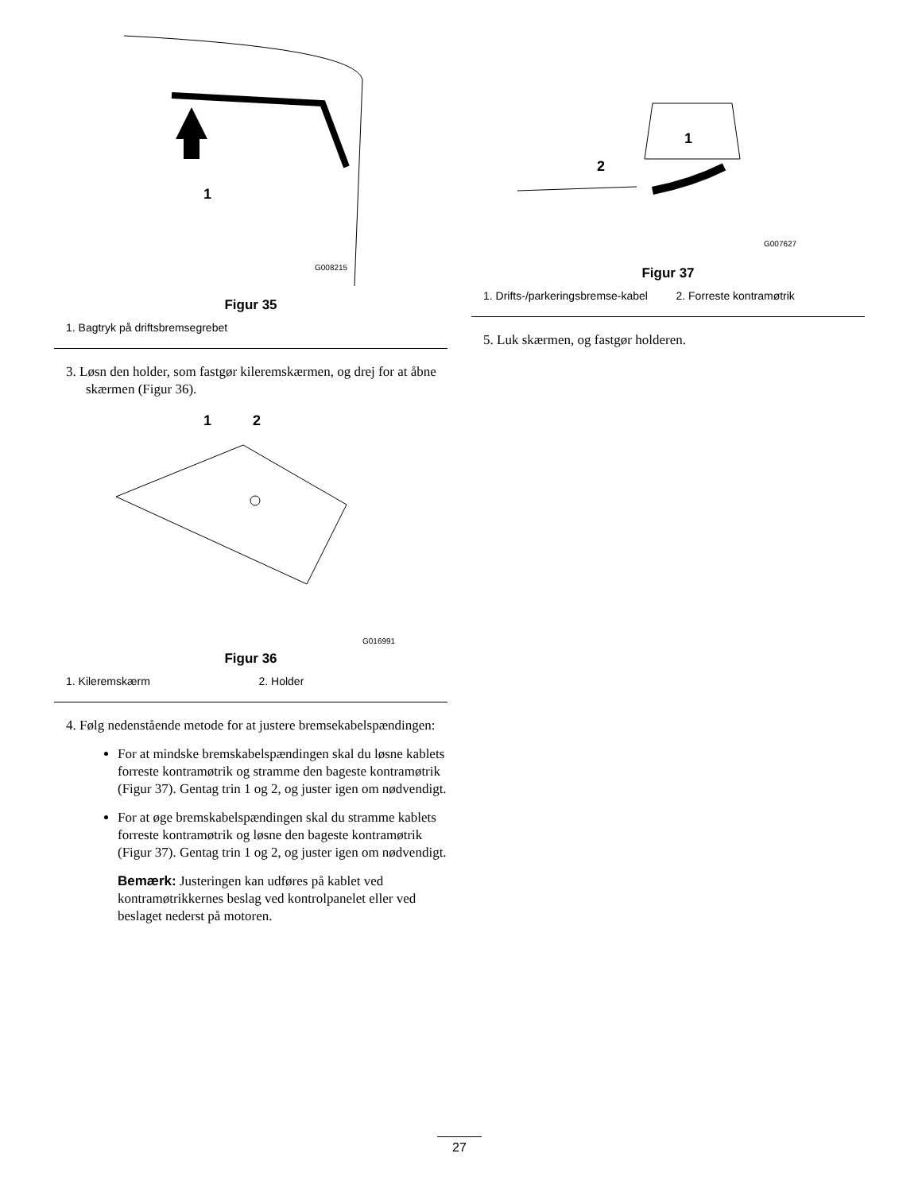1
G008215
Figur 35
1. Bagtryk på driftsbremsegrebet
3. Løsn den holder, som fastgør kileremskærmen, og drej for at åbne skærmen (Figur 36).
1
2
G016991
Figur 36
1. Kileremskærm 2. Holder
4. Følg nedenstående metode for at justere bremsekabelspændingen:
For at mindske bremskabelspændingen skal du løsne kablets forreste kontramøtrik og stramme den bageste kontramøtrik (Figur 37). Gentag trin 1 og 2, og juster igen om nødvendigt.
For at øge bremskabelspændingen skal du stramme kablets forreste kontramøtrik og løsne den bageste kontramøtrik (Figur 37). Gentag trin 1 og 2, og juster igen om nødvendigt.
Bemærk: Justeringen kan udføres på kablet ved kontramøtrikkernes beslag ved kontrolpanelet eller ved beslaget nederst på motoren.
1
2
G007627
Figur 37
1. Drifts-/parkeringsbremse-kabel
2. Forreste kontramøtrik
5. Luk skærmen, og fastgør holderen.
27